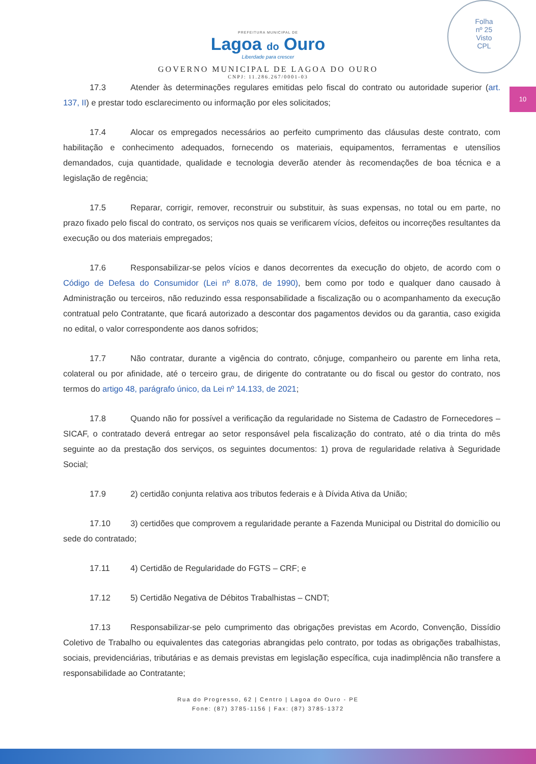Folha
nº 25
Visto
CPL
10
PREFEITURA MUNICIPAL DE
Lagoa do Ouro
Liberdade para crescer
GOVERNO MUNICIPAL DE LAGOA DO OURO
CNPJ: 11.286.267/0001-03
17.3 Atender às determinações regulares emitidas pelo fiscal do contrato ou autoridade superior (art. 137, II) e prestar todo esclarecimento ou informação por eles solicitados;
17.4 Alocar os empregados necessários ao perfeito cumprimento das cláusulas deste contrato, com habilitação e conhecimento adequados, fornecendo os materiais, equipamentos, ferramentas e utensílios demandados, cuja quantidade, qualidade e tecnologia deverão atender às recomendações de boa técnica e a legislação de regência;
17.5 Reparar, corrigir, remover, reconstruir ou substituir, às suas expensas, no total ou em parte, no prazo fixado pelo fiscal do contrato, os serviços nos quais se verificarem vícios, defeitos ou incorreções resultantes da execução ou dos materiais empregados;
17.6 Responsabilizar-se pelos vícios e danos decorrentes da execução do objeto, de acordo com o Código de Defesa do Consumidor (Lei nº 8.078, de 1990), bem como por todo e qualquer dano causado à Administração ou terceiros, não reduzindo essa responsabilidade a fiscalização ou o acompanhamento da execução contratual pelo Contratante, que ficará autorizado a descontar dos pagamentos devidos ou da garantia, caso exigida no edital, o valor correspondente aos danos sofridos;
17.7 Não contratar, durante a vigência do contrato, cônjuge, companheiro ou parente em linha reta, colateral ou por afinidade, até o terceiro grau, de dirigente do contratante ou do fiscal ou gestor do contrato, nos termos do artigo 48, parágrafo único, da Lei nº 14.133, de 2021;
17.8 Quando não for possível a verificação da regularidade no Sistema de Cadastro de Fornecedores – SICAF, o contratado deverá entregar ao setor responsável pela fiscalização do contrato, até o dia trinta do mês seguinte ao da prestação dos serviços, os seguintes documentos: 1) prova de regularidade relativa à Seguridade Social;
17.9 2) certidão conjunta relativa aos tributos federais e à Dívida Ativa da União;
17.10 3) certidões que comprovem a regularidade perante a Fazenda Municipal ou Distrital do domicílio ou sede do contratado;
17.11 4) Certidão de Regularidade do FGTS – CRF; e
17.12 5) Certidão Negativa de Débitos Trabalhistas – CNDT;
17.13 Responsabilizar-se pelo cumprimento das obrigações previstas em Acordo, Convenção, Dissídio Coletivo de Trabalho ou equivalentes das categorias abrangidas pelo contrato, por todas as obrigações trabalhistas, sociais, previdenciárias, tributárias e as demais previstas em legislação específica, cuja inadimplência não transfere a responsabilidade ao Contratante;
Rua do Progresso, 62 | Centro | Lagoa do Ouro - PE
Fone: (87) 3785-1156 | Fax: (87) 3785-1372